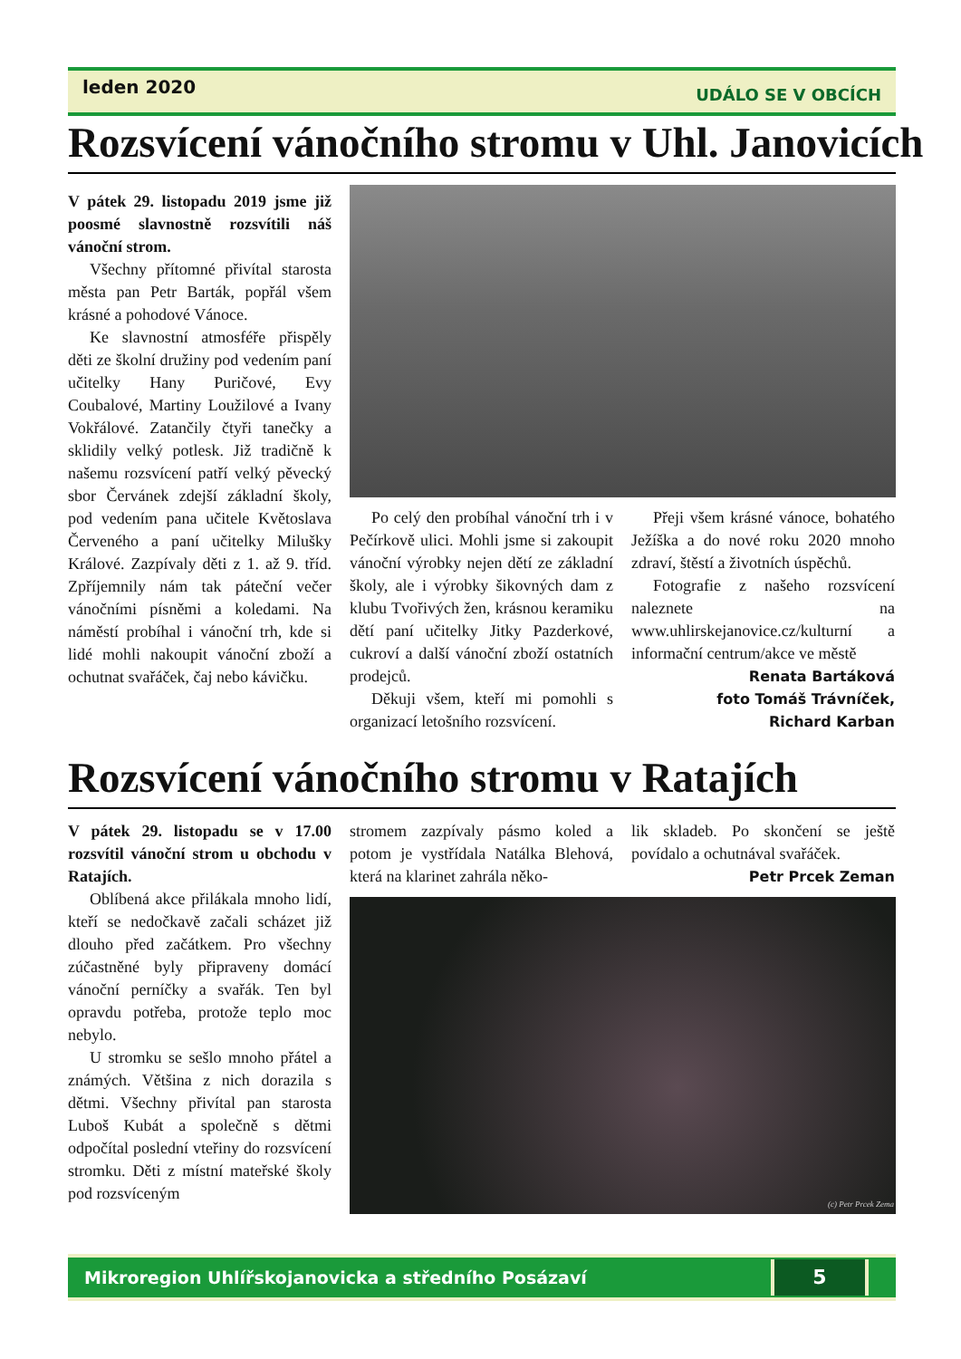leden 2020 UDÁLO SE V OBCÍCH
Rozsvícení vánočního stromu v Uhl. Janovicích
V pátek 29. listopadu 2019 jsme již poosmé slavnostně rozsvítili náš vánoční strom.
Všechny přítomné přivítal starosta města pan Petr Barták, popřál všem krásné a pohodové Vánoce.
Ke slavnostní atmosféře přispěly děti ze školní družiny pod vedením paní učitelky Hany Puričové, Evy Coubalové, Martiny Loužilové a Ivany Vokřálové. Zatančily čtyři tanečky a sklidily velký potlesk. Již tradičně k našemu rozsvícení patří velký pěvecký sbor Červánek zdejší základní školy, pod vedením pana učitele Květoslava Červeného a paní učitelky Milušky Králové. Zazpívaly děti z 1. až 9. tříd. Zpříjemnily nám tak páteční večer vánočními písněmi a koledami. Na náměstí probíhal i vánoční trh, kde si lidé mohli nakoupit vánoční zboží a ochutnat svařáček, čaj nebo kávičku.
Po celý den probíhal vánoční trh i v Pečírkově ulici. Mohli jsme si zakoupit vánoční výrobky nejen dětí ze základní školy, ale i výrobky šikovných dam z klubu Tvořivých žen, krásnou keramiku dětí paní učitelky Jitky Pazderkové, cukroví a další vánoční zboží ostatních prodejců.
Děkuji všem, kteří mi pomohli s organizací letošního rozsvícení.
Přeji všem krásné vánoce, bohatého Ježíška a do nové roku 2020 mnoho zdraví, štěstí a životních úspěchů.
Fotografie z našeho rozsvícení naleznete na www.uhlirskejanovice.cz/kulturní a informační centrum/akce ve městě
Renata Bartáková
foto Tomáš Trávníček,
Richard Karban
Rozsvícení vánočního stromu v Ratajích
V pátek 29. listopadu se v 17.00 rozsvítil vánoční strom u obchodu v Ratajích.
Oblíbená akce přilákala mnoho lidí, kteří se nedočkavě začali scházet již dlouho před začátkem. Pro všechny zúčastněné byly připraveny domácí vánoční perníčky a svařák. Ten byl opravdu potřeba, protože teplo moc nebylo.
U stromku se sešlo mnoho přátel a známých. Většina z nich dorazila s dětmi. Všechny přivítal pan starosta Luboš Kubát a společně s dětmi odpočítal poslední vteřiny do rozsvícení stromku. Děti z místní mateřské školy pod rozsvíceným
stromem zazpívaly pásmo koled a potom je vystřídala Natálka Blehová, která na klarinet zahrála něko-
lik skladeb. Po skončení se ještě povídalo a ochutnával svařáček.
Petr Prcek Zeman
(c) Petr Prcek Zema
Mikroregion Uhlířskojanovicka a středního Posázaví 5